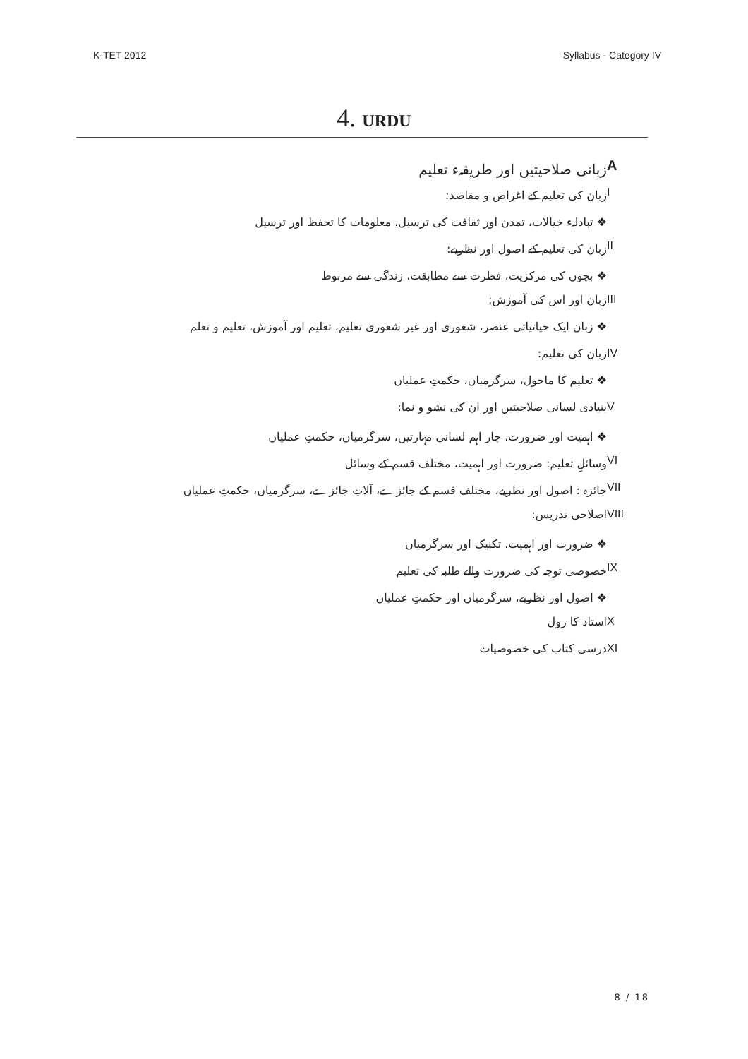K-TET 2012 Syllabus - Category IV
4. URDU
Aزبانی صلاحیتیں اور طریقہء تعلیم
Iزبان کی تعلیم کے اغراض و مقاصد:
❖ تبادلہء خیالات، تمدن اور ثقافت کی ترسیل، معلومات کا تحفظ اور ترسیل
II زبان کی تعلیم کے اصول اور نظریے:
❖ بچوں کی مرکزیت، فطرت سے مطابقت، زندگی سے مربوط
III زبان اور اس کی آموزش:
❖ زبان ایک حیاتیاتی عنصر، شعوری اور غیر شعوری تعلیم، تعلیم اور آموزش، تعلیم و تعلم
IV زبان کی تعلیم:
❖ تعلیم کا ماحول، سرگرمیاں، حکمتِ عملیاں
Vبنیادی لسانی صلاحیتیں اور ان کی نشو و نما:
❖ اہمیت اور ضرورت، چار اہم لسانی مہارتیں، سرگرمیاں، حکمتِ عملیاں
VI وسائلِ تعلیم: ضرورت اور اہمیت، مختلف قسم کے وسائل
VII جائزہ : اصول اور نظریے، مختلف قسم کے جائزے، آلاتِ جائزے، سرگرمیاں، حکمتِ عملیاں
VIII اصلاحی تدریس:
❖ ضرورت اور اہمیت، تکنیک اور سرگرمیاں
IX خصوصی توجہ کی ضرورت والے طلبہ کی تعلیم
❖ اصول اور نظریے، سرگرمیاں اور حکمتِ عملیاں
Xاستاد کا رول
XI درسی کتاب کی خصوصیات
8 / 18